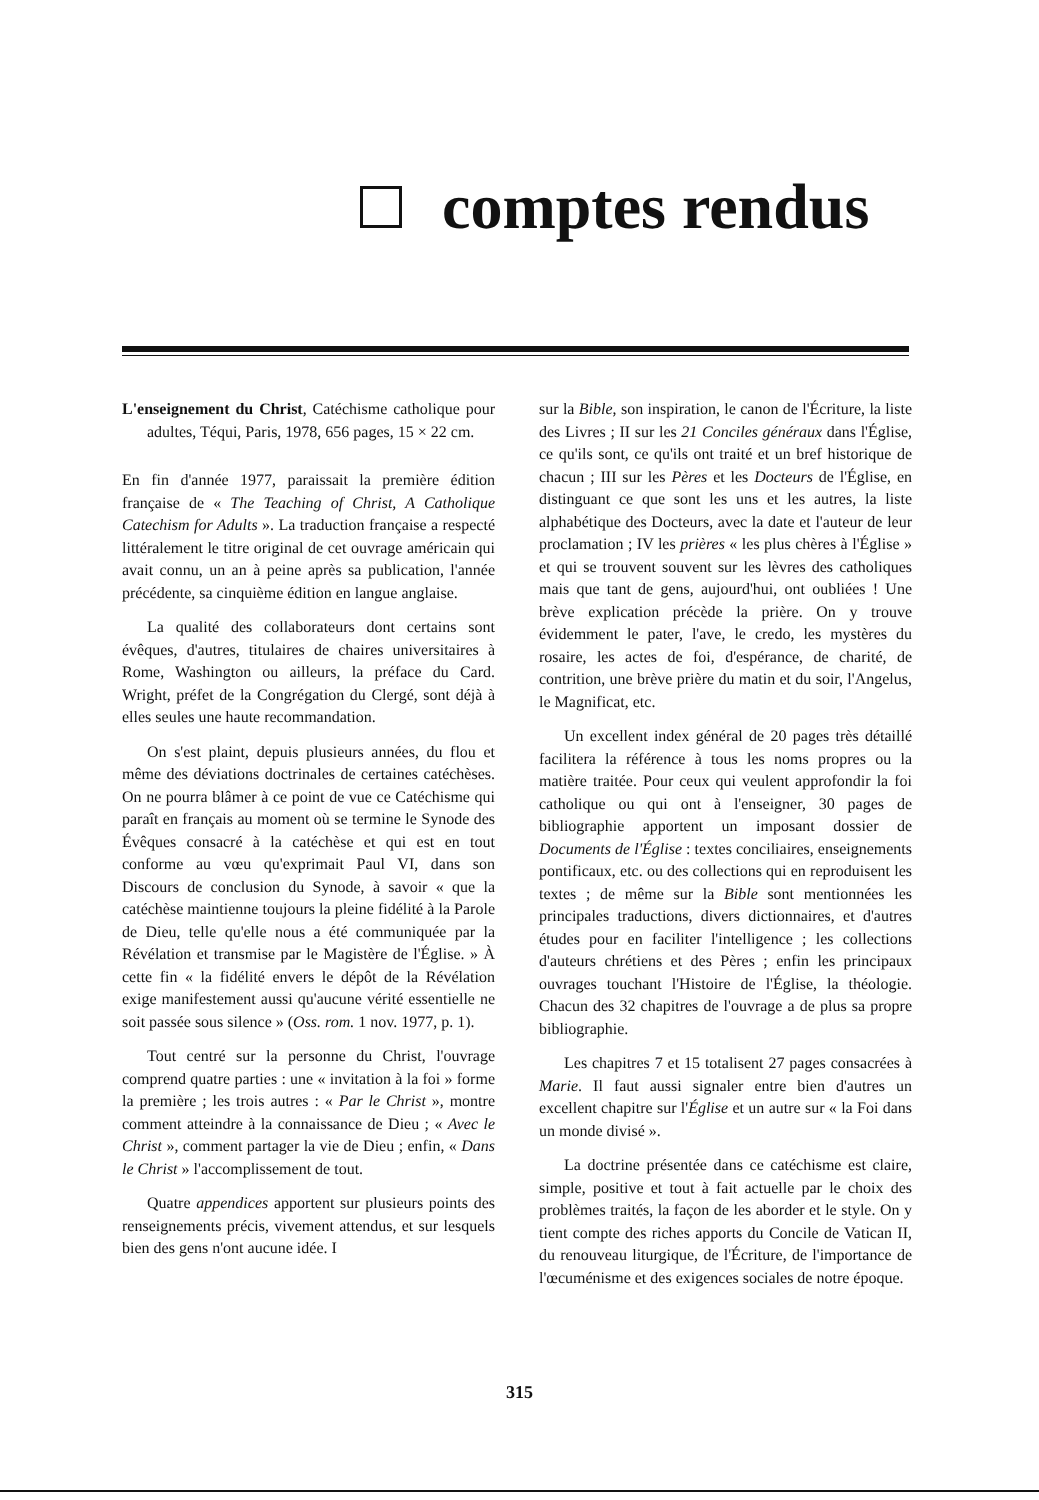comptes rendus
L'enseignement du Christ, Catéchisme catholique pour adultes, Téqui, Paris, 1978, 656 pages, 15 × 22 cm.
En fin d'année 1977, paraissait la première édition française de « The Teaching of Christ, A Catholique Catechism for Adults ». La traduction française a respecté littéralement le titre original de cet ouvrage américain qui avait connu, un an à peine après sa publication, l'année précédente, sa cinquième édition en langue anglaise.
La qualité des collaborateurs dont certains sont évêques, d'autres, titulaires de chaires universitaires à Rome, Washington ou ailleurs, la préface du Card. Wright, préfet de la Congrégation du Clergé, sont déjà à elles seules une haute recommandation.
On s'est plaint, depuis plusieurs années, du flou et même des déviations doctrinales de certaines catéchèses. On ne pourra blâmer à ce point de vue ce Catéchisme qui paraît en français au moment où se termine le Synode des Évêques consacré à la catéchèse et qui est en tout conforme au vœu qu'exprimait Paul VI, dans son Discours de conclusion du Synode, à savoir « que la catéchèse maintienne toujours la pleine fidélité à la Parole de Dieu, telle qu'elle nous a été communiquée par la Révélation et transmise par le Magistère de l'Église. » À cette fin « la fidélité envers le dépôt de la Révélation exige manifestement aussi qu'aucune vérité essentielle ne soit passée sous silence » (Oss. rom. 1 nov. 1977, p. 1).
Tout centré sur la personne du Christ, l'ouvrage comprend quatre parties : une « invitation à la foi » forme la première ; les trois autres : « Par le Christ », montre comment atteindre à la connaissance de Dieu ; « Avec le Christ », comment partager la vie de Dieu ; enfin, « Dans le Christ » l'accomplissement de tout.
Quatre appendices apportent sur plusieurs points des renseignements précis, vivement attendus, et sur lesquels bien des gens n'ont aucune idée. I
sur la Bible, son inspiration, le canon de l'Écriture, la liste des Livres ; II sur les 21 Conciles généraux dans l'Église, ce qu'ils sont, ce qu'ils ont traité et un bref historique de chacun ; III sur les Pères et les Docteurs de l'Église, en distinguant ce que sont les uns et les autres, la liste alphabétique des Docteurs, avec la date et l'auteur de leur proclamation ; IV les prières « les plus chères à l'Église » et qui se trouvent souvent sur les lèvres des catholiques mais que tant de gens, aujourd'hui, ont oubliées ! Une brève explication précède la prière. On y trouve évidemment le pater, l'ave, le credo, les mystères du rosaire, les actes de foi, d'espérance, de charité, de contrition, une brève prière du matin et du soir, l'Angelus, le Magnificat, etc.
Un excellent index général de 20 pages très détaillé facilitera la référence à tous les noms propres ou la matière traitée. Pour ceux qui veulent approfondir la foi catholique ou qui ont à l'enseigner, 30 pages de bibliographie apportent un imposant dossier de Documents de l'Église : textes conciliaires, enseignements pontificaux, etc. ou des collections qui en reproduisent les textes ; de même sur la Bible sont mentionnées les principales traductions, divers dictionnaires, et d'autres études pour en faciliter l'intelligence ; les collections d'auteurs chrétiens et des Pères ; enfin les principaux ouvrages touchant l'Histoire de l'Église, la théologie. Chacun des 32 chapitres de l'ouvrage a de plus sa propre bibliographie.
Les chapitres 7 et 15 totalisent 27 pages consacrées à Marie. Il faut aussi signaler entre bien d'autres un excellent chapitre sur l'Église et un autre sur « la Foi dans un monde divisé ».
La doctrine présentée dans ce catéchisme est claire, simple, positive et tout à fait actuelle par le choix des problèmes traités, la façon de les aborder et le style. On y tient compte des riches apports du Concile de Vatican II, du renouveau liturgique, de l'Écriture, de l'importance de l'œcuménisme et des exigences sociales de notre époque.
315